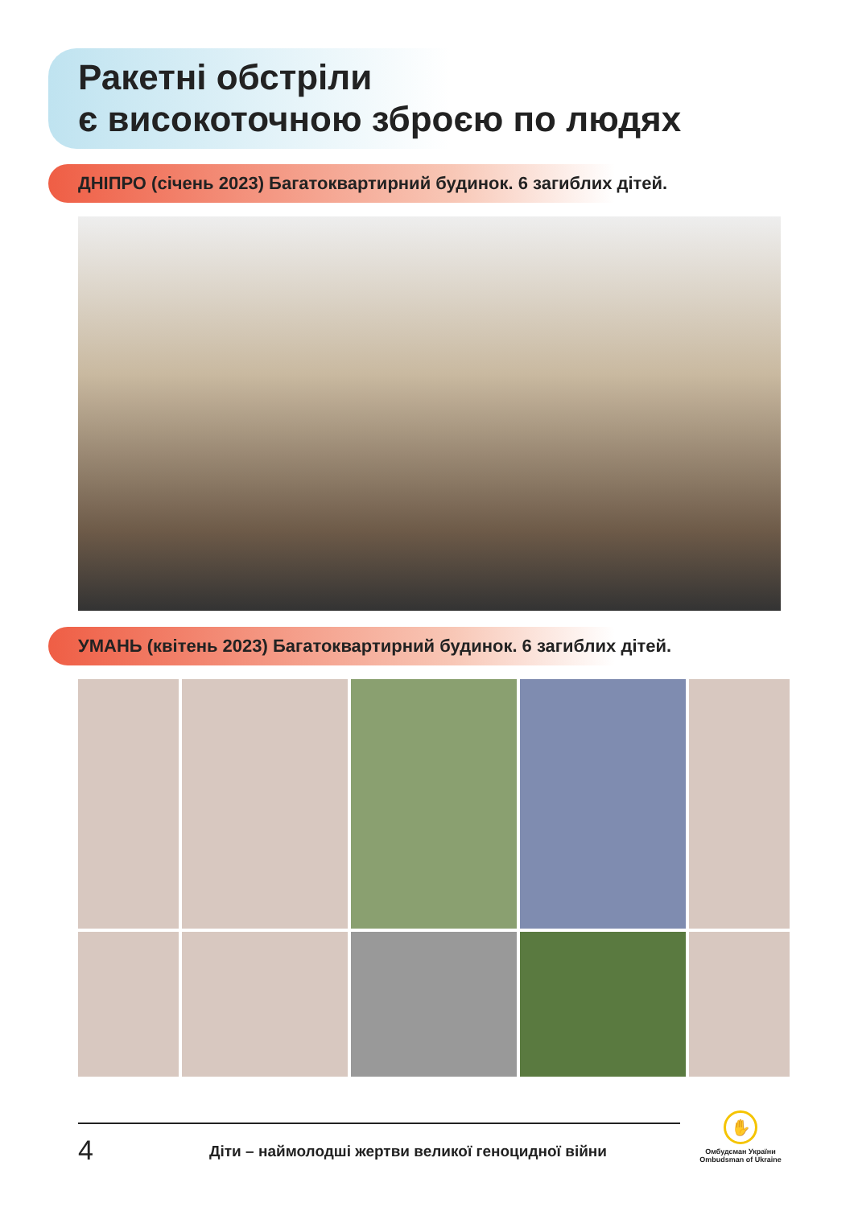Ракетні обстріли
є високоточною зброєю по людях
ДНІПРО (січень 2023) Багатоквартирний будинок. 6 загиблих дітей.
УМАНЬ (квітень 2023) Багатоквартирний будинок. 6 загиблих дітей.
4
Діти – наймолодші жертви великої геноцидної війни
✋
Омбудсман України
Ombudsman of Ukraine